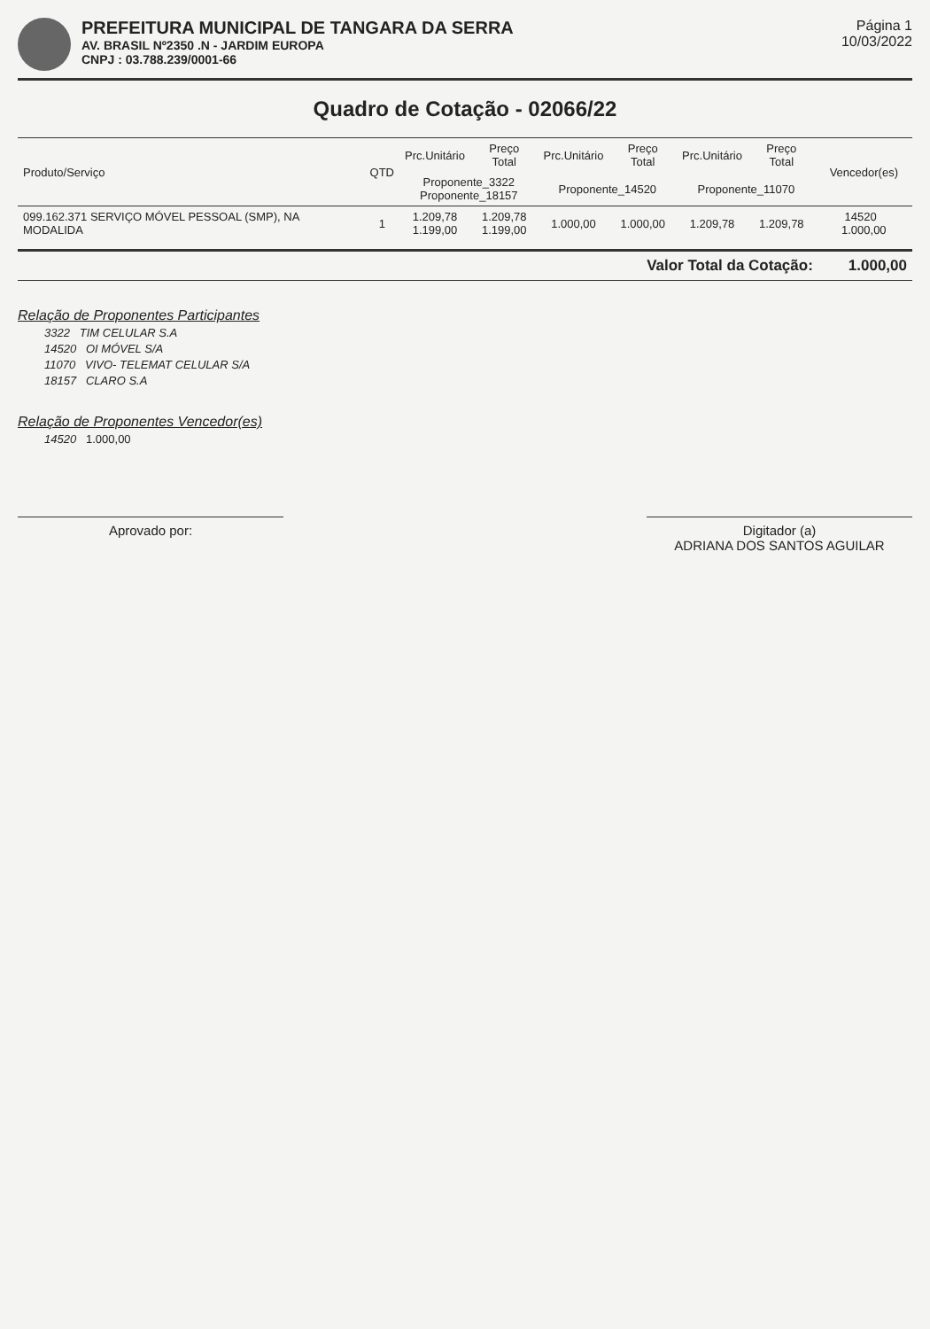PREFEITURA MUNICIPAL DE TANGARA DA SERRA
AV. BRASIL Nº2350 .N - JARDIM EUROPA
CNPJ : 03.788.239/0001-66
Página 1
10/03/2022
Quadro de Cotação - 02066/22
| Produto/Serviço | QTD | Prc.Unitário | Preço Total | Prc.Unitário | Preço Total | Prc.Unitário | Preço Total | Vencedor(es) |
| --- | --- | --- | --- | --- | --- | --- | --- | --- |
| | | Proponente_3322 Proponente_18157 | | Proponente_14520 | | Proponente_11070 | | |
| 099.162.371 SERVIÇO MÓVEL PESSOAL (SMP), NA MODALIDA | 1 | 1.209,78 1.199,00 | 1.209,78 1.199,00 | 1.000,00 | 1.000,00 | 1.209,78 | 1.209,78 | 14520 1.000,00 |
Valor Total da Cotação: 1.000,00
Relação de Proponentes Participantes
3322 TIM CELULAR S.A
14520 OI MÓVEL S/A
11070 VIVO- TELEMAT CELULAR S/A
18157 CLARO S.A
Relação de Proponentes Vencedor(es)
14520 1.000,00
Aprovado por: Digitador (a)
ADRIANA DOS SANTOS AGUILAR